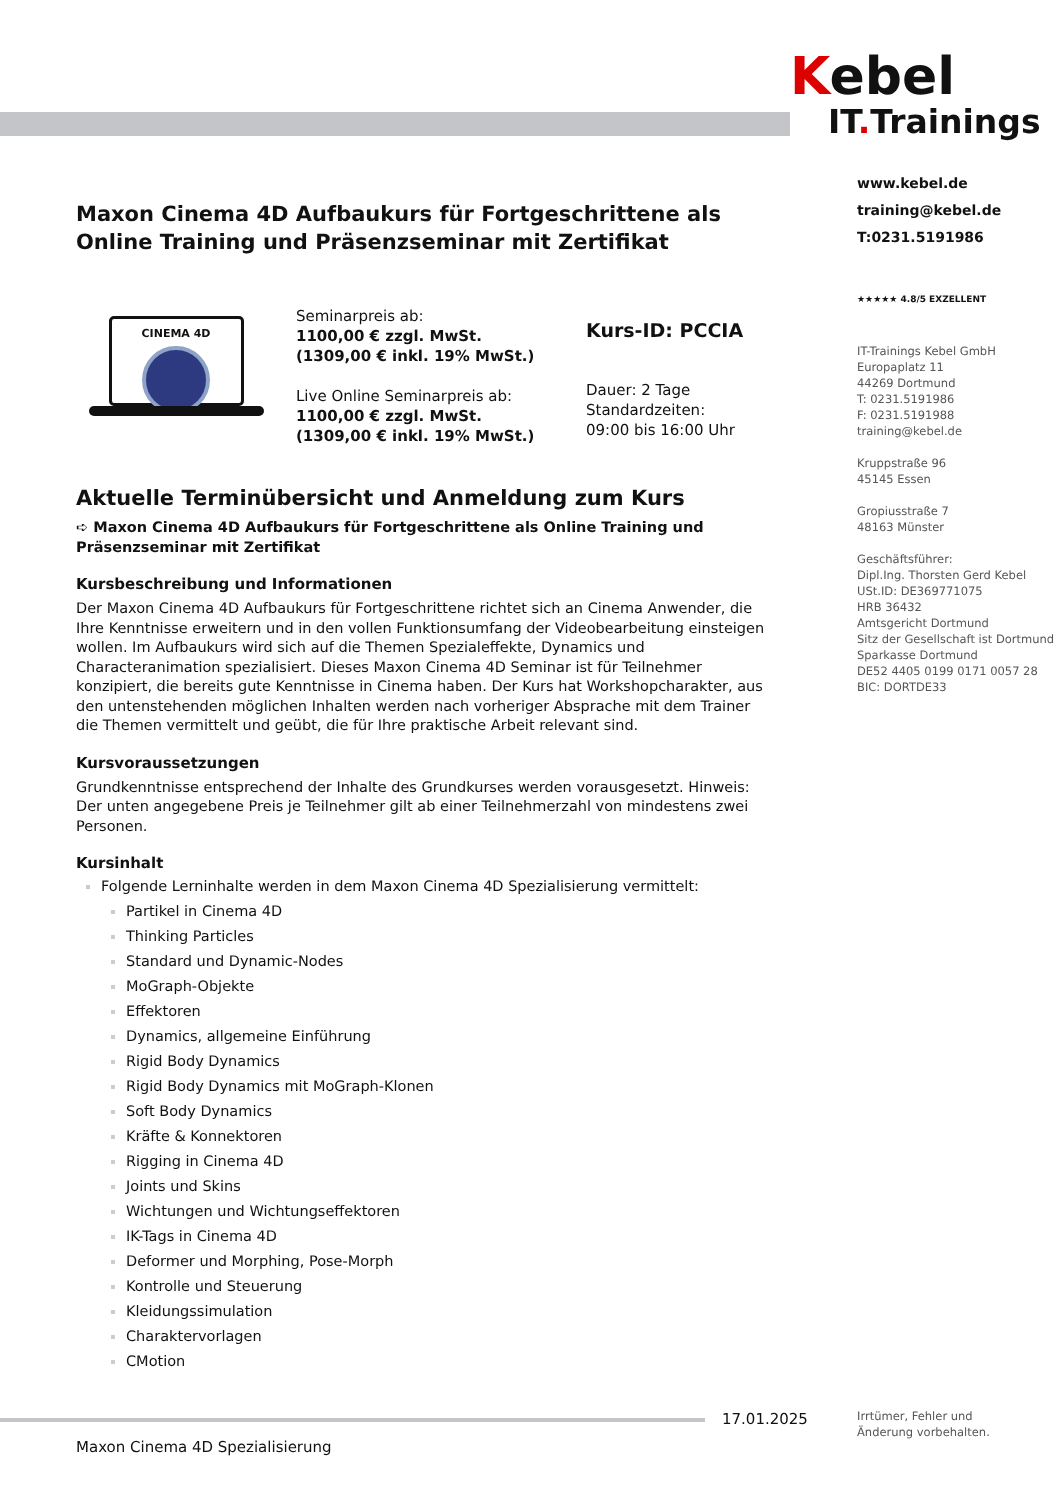Kebel
IT. Trainings
Maxon Cinema 4D Aufbaukurs für Fortgeschrittene als Online Training und Präsenzseminar mit Zertifikat
CINEMA 4D
Seminarpreis ab:
1100,00 € zzgl. MwSt.
(1309,00 € inkl. 19% MwSt.)
Live Online Seminarpreis ab:
1100,00 € zzgl. MwSt.
(1309,00 € inkl. 19% MwSt.)
Kurs-ID: PCCIA
Dauer: 2 Tage
Standardzeiten:
09:00 bis 16:00 Uhr
Aktuelle Terminübersicht und Anmeldung zum Kurs
➪ Maxon Cinema 4D Aufbaukurs für Fortgeschrittene als Online Training und Präsenzseminar mit Zertifikat
Kursbeschreibung und Informationen
Der Maxon Cinema 4D Aufbaukurs für Fortgeschrittene richtet sich an Cinema Anwender, die Ihre Kenntnisse erweitern und in den vollen Funktionsumfang der Videobearbeitung einsteigen wollen. Im Aufbaukurs wird sich auf die Themen Spezialeffekte, Dynamics und Characteranimation spezialisiert. Dieses Maxon Cinema 4D Seminar ist für Teilnehmer konzipiert, die bereits gute Kenntnisse in Cinema haben. Der Kurs hat Workshopcharakter, aus den untenstehenden möglichen Inhalten werden nach vorheriger Absprache mit dem Trainer die Themen vermittelt und geübt, die für Ihre praktische Arbeit relevant sind.
Kursvoraussetzungen
Grundkenntnisse entsprechend der Inhalte des Grundkurses werden vorausgesetzt. Hinweis: Der unten angegebene Preis je Teilnehmer gilt ab einer Teilnehmerzahl von mindestens zwei Personen.
Kursinhalt
Folgende Lerninhalte werden in dem Maxon Cinema 4D Spezialisierung vermittelt:
Partikel in Cinema 4D
Thinking Particles
Standard und Dynamic-Nodes
MoGraph-Objekte
Effektoren
Dynamics, allgemeine Einführung
Rigid Body Dynamics
Rigid Body Dynamics mit MoGraph-Klonen
Soft Body Dynamics
Kräfte & Konnektoren
Rigging in Cinema 4D
Joints und Skins
Wichtungen und Wichtungseffektoren
IK-Tags in Cinema 4D
Deformer und Morphing, Pose-Morph
Kontrolle und Steuerung
Kleidungssimulation
Charaktervorlagen
CMotion
www.kebel.de
training@kebel.de
T:0231.5191986
★★★★★ 4.8/5 EXZELLENT
IT-Trainings Kebel GmbH
Europaplatz 11
44269 Dortmund
T: 0231.5191986
F: 0231.5191988
training@kebel.de
Kruppstraße 96
45145 Essen
Gropiusstraße 7
48163 Münster
Geschäftsführer:
Dipl.Ing. Thorsten Gerd Kebel
USt.ID: DE369771075
HRB 36432
Amtsgericht Dortmund
Sitz der Gesellschaft ist Dortmund
Sparkasse Dortmund
DE52 4405 0199 0171 0057 28
BIC: DORTDE33
17.01.2025
Irrtümer, Fehler und
Änderung vorbehalten.
Maxon Cinema 4D Spezialisierung